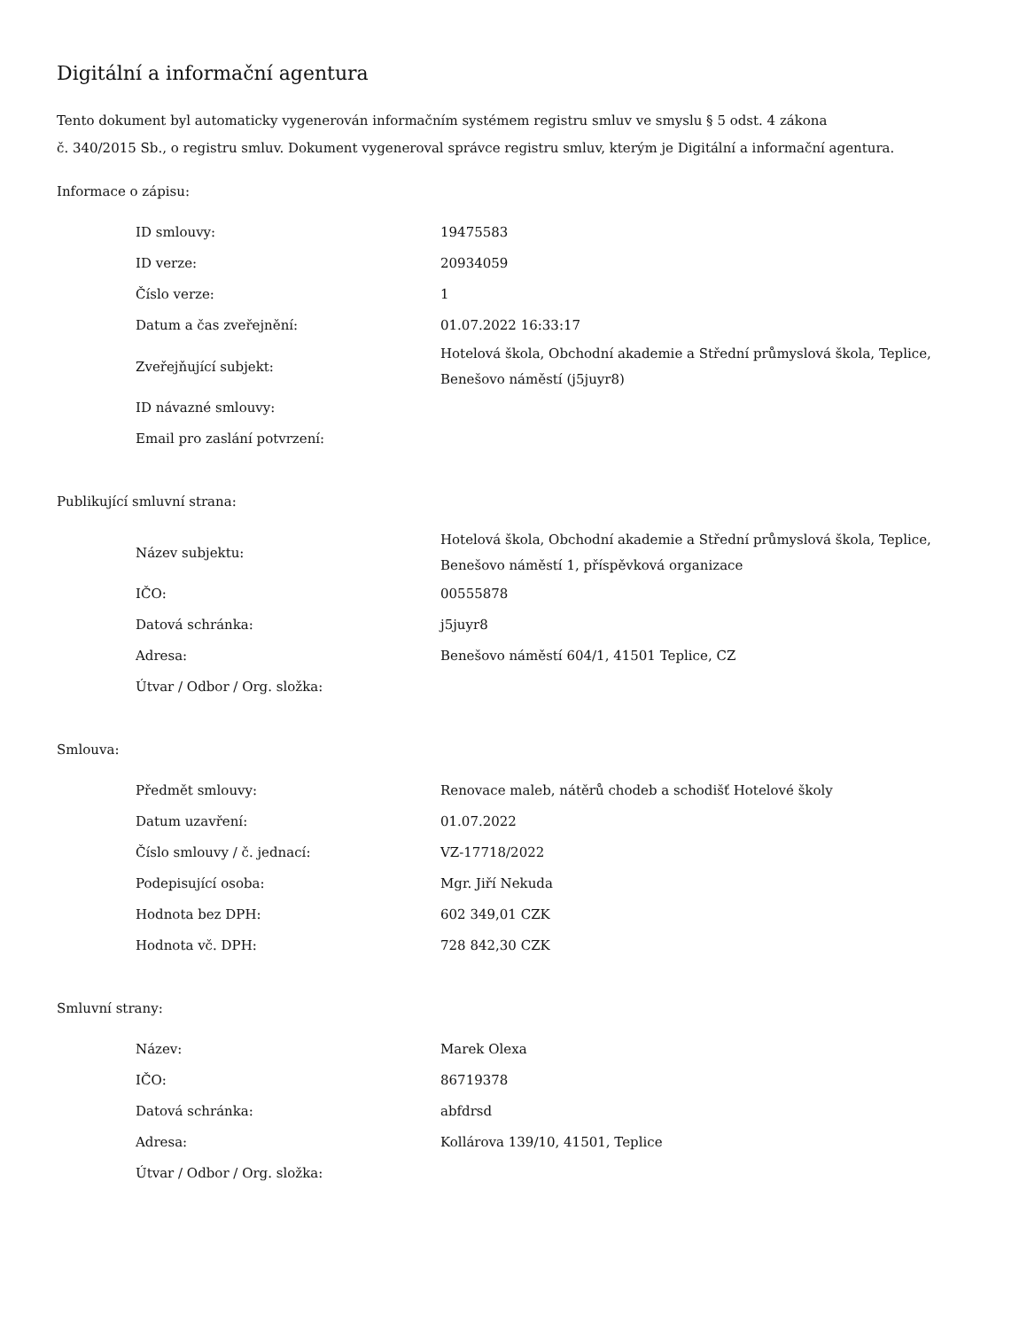Digitální a informační agentura
Tento dokument byl automaticky vygenerován informačním systémem registru smluv ve smyslu § 5 odst. 4 zákona
č. 340/2015 Sb., o registru smluv. Dokument vygeneroval správce registru smluv, kterým je Digitální a informační agentura.
Informace o zápisu:
| ID smlouvy: | 19475583 |
| ID verze: | 20934059 |
| Číslo verze: | 1 |
| Datum a čas zveřejnění: | 01.07.2022 16:33:17 |
| Zveřejňující subjekt: | Hotelová škola, Obchodní akademie a Střední průmyslová škola, Teplice, Benešovo náměstí (j5juyr8) |
| ID návazné smlouvy: | |
| Email pro zaslání potvrzení: | |
Publikující smluvní strana:
| Název subjektu: | Hotelová škola, Obchodní akademie a Střední průmyslová škola, Teplice, Benešovo náměstí 1, příspěvková organizace |
| IČO: | 00555878 |
| Datová schránka: | j5juyr8 |
| Adresa: | Benešovo náměstí 604/1, 41501 Teplice, CZ |
| Útvar / Odbor / Org. složka: | |
Smlouva:
| Předmět smlouvy: | Renovace maleb, nátěrů chodeb a schodišť Hotelové školy |
| Datum uzavření: | 01.07.2022 |
| Číslo smlouvy / č. jednací: | VZ-17718/2022 |
| Podepisující osoba: | Mgr. Jiří Nekuda |
| Hodnota bez DPH: | 602 349,01 CZK |
| Hodnota vč. DPH: | 728 842,30 CZK |
Smluvní strany:
| Název: | Marek Olexa |
| IČO: | 86719378 |
| Datová schránka: | abfdrsd |
| Adresa: | Kollárova 139/10, 41501, Teplice |
| Útvar / Odbor / Org. složka: | |